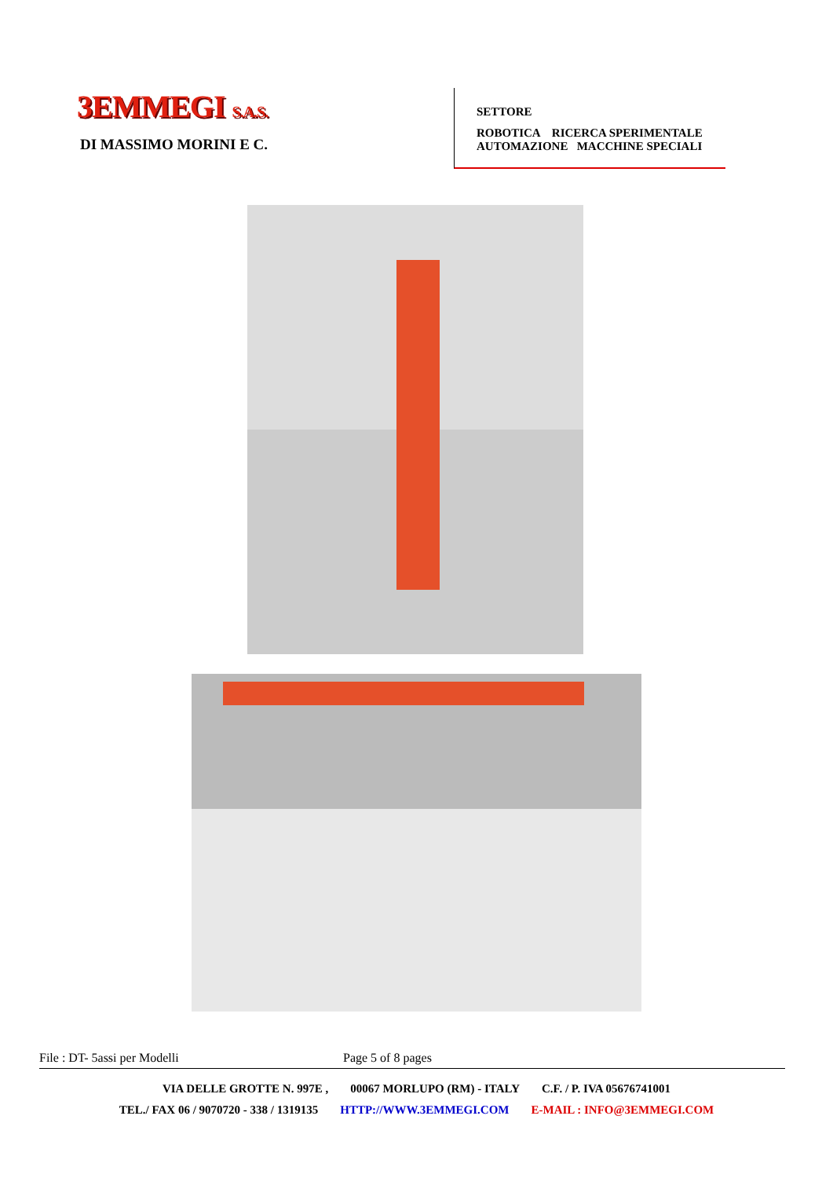3EMMEGI S.A.S.
DI MASSIMO MORINI E C.
SETTORE
ROBOTICA RICERCA SPERIMENTALE
AUTOMAZIONE MACCHINE SPECIALI
File : DT- 5assi per Modelli Page 5 of 8 pages
VIA DELLE GROTTE N. 997E , 00067 MORLUPO (RM) - ITALY C.F. / P. IVA 05676741001
TEL./ FAX 06 / 9070720 - 338 / 1319135 HTTP://WWW.3EMMEGI.COM E-MAIL : INFO@3EMMEGI.COM